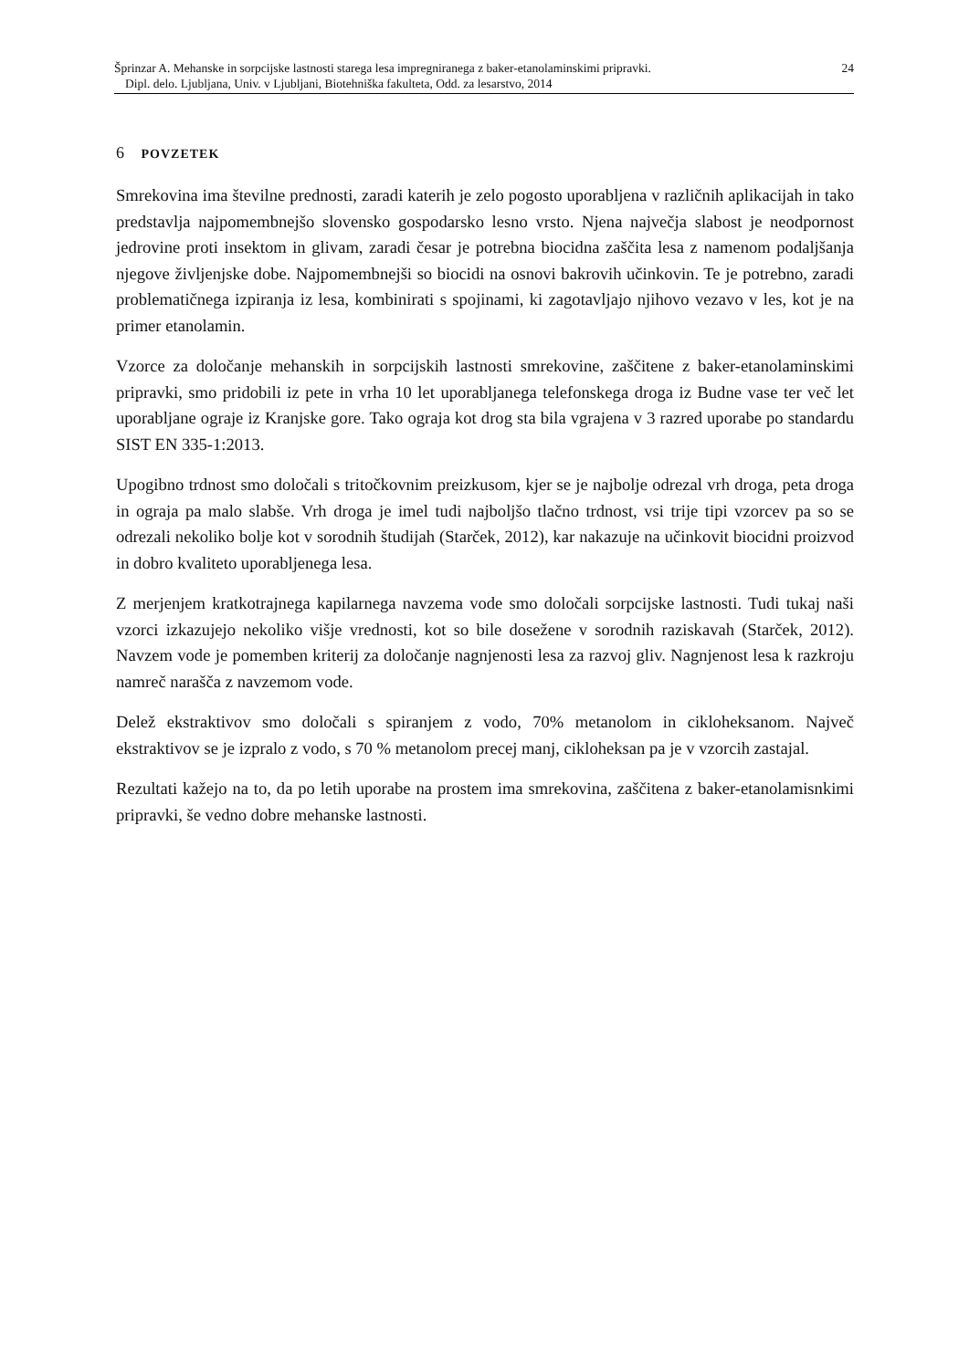24 Šprinzar A. Mehanske in sorpcijske lastnosti starega lesa impregniranega z baker-etanolaminskimi pripravki.
Dipl. delo. Ljubljana, Univ. v Ljubljani, Biotehniška fakulteta, Odd. za lesarstvo, 2014
6 POVZETEK
Smrekovina ima številne prednosti, zaradi katerih je zelo pogosto uporabljena v različnih aplikacijah in tako predstavlja najpomembnejšo slovensko gospodarsko lesno vrsto. Njena največja slabost je neodpornost jedrovine proti insektom in glivam, zaradi česar je potrebna biocidna zaščita lesa z namenom podaljšanja njegove življenjske dobe. Najpomembnejši so biocidi na osnovi bakrovih učinkovin. Te je potrebno, zaradi problematičnega izpiranja iz lesa, kombinirati s spojinami, ki zagotavljajo njihovo vezavo v les, kot je na primer etanolamin.
Vzorce za določanje mehanskih in sorpcijskih lastnosti smrekovine, zaščitene z baker-etanolaminskimi pripravki, smo pridobili iz pete in vrha 10 let uporabljanega telefonskega droga iz Budne vase ter več let uporabljane ograje iz Kranjske gore. Tako ograja kot drog sta bila vgrajena v 3 razred uporabe po standardu SIST EN 335-1:2013.
Upogibno trdnost smo določali s tritočkovnim preizkusom, kjer se je najbolje odrezal vrh droga, peta droga in ograja pa malo slabše. Vrh droga je imel tudi najboljšo tlačno trdnost, vsi trije tipi vzorcev pa so se odrezali nekoliko bolje kot v sorodnih študijah (Starček, 2012), kar nakazuje na učinkovit biocidni proizvod in dobro kvaliteto uporabljenega lesa.
Z merjenjem kratkotrajnega kapilarnega navzema vode smo določali sorpcijske lastnosti. Tudi tukaj naši vzorci izkazujejo nekoliko višje vrednosti, kot so bile dosežene v sorodnih raziskavah (Starček, 2012). Navzem vode je pomemben kriterij za določanje nagnjenosti lesa za razvoj gliv. Nagnjenost lesa k razkroju namreč narašča z navzemom vode.
Delež ekstraktivov smo določali s spiranjem z vodo, 70% metanolom in cikloheksanom. Največ ekstraktivov se je izpralo z vodo, s 70 % metanolom precej manj, cikloheksan pa je v vzorcih zastajal.
Rezultati kažejo na to, da po letih uporabe na prostem ima smrekovina, zaščitena z baker-etanolamisnkimi pripravki, še vedno dobre mehanske lastnosti.